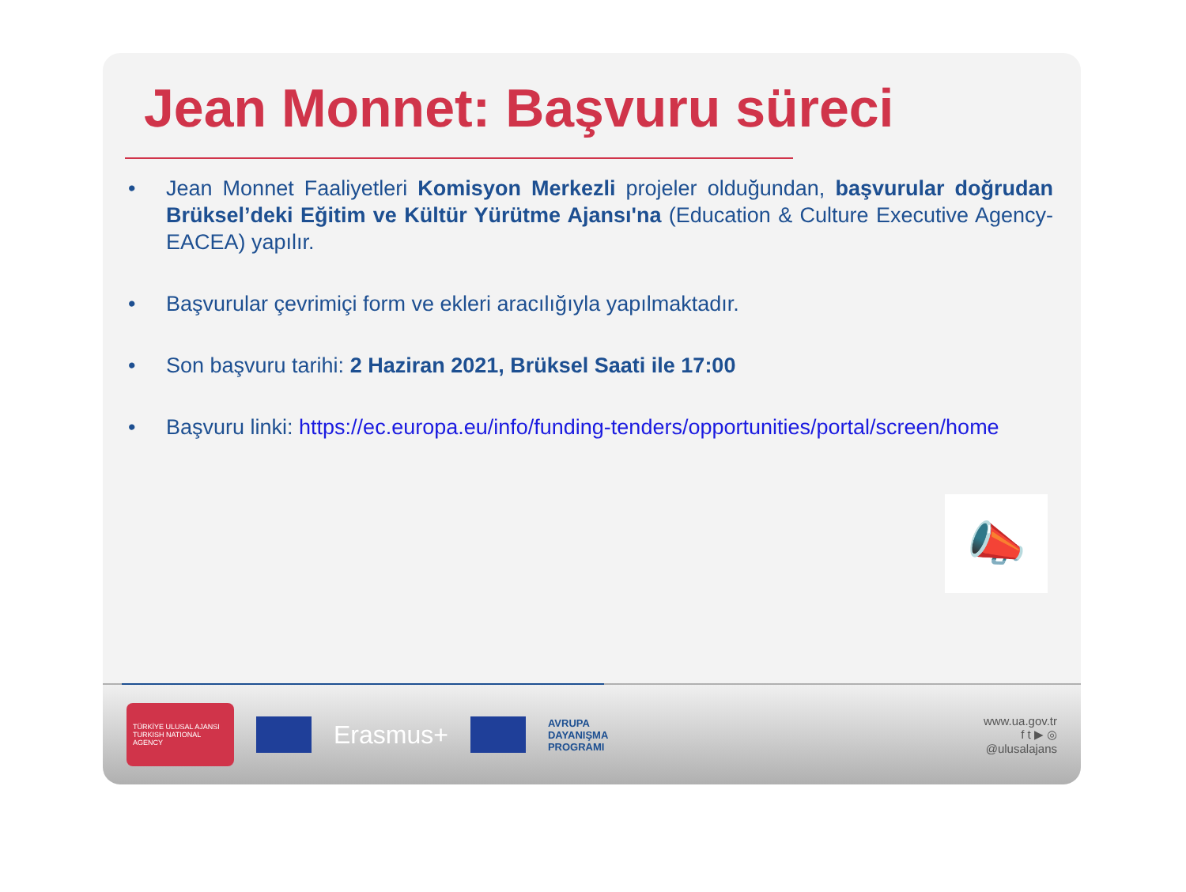Jean Monnet: Başvuru süreci
• Jean Monnet Faaliyetleri Komisyon Merkezli projeler olduğundan, başvurular doğrudan Brüksel’deki Eğitim ve Kültür Yürütme Ajansı'na (Education & Culture Executive Agency-EACEA) yapılır.
• Başvurular çevrimiçi form ve ekleri aracılığıyla yapılmaktadır.
• Son başvuru tarihi: 2 Haziran 2021, Brüksel Saati ile 17:00
• Başvuru linki: https://ec.europa.eu/info/funding-tenders/opportunities/portal/screen/home
📣
TÜRKİYE ULUSAL AJANSI
TURKISH NATIONAL AGENCY
Erasmus+
AVRUPA
DAYANIŞMA
PROGRAMI
www.ua.gov.tr
f t ▶ ◎
@ulusalajans